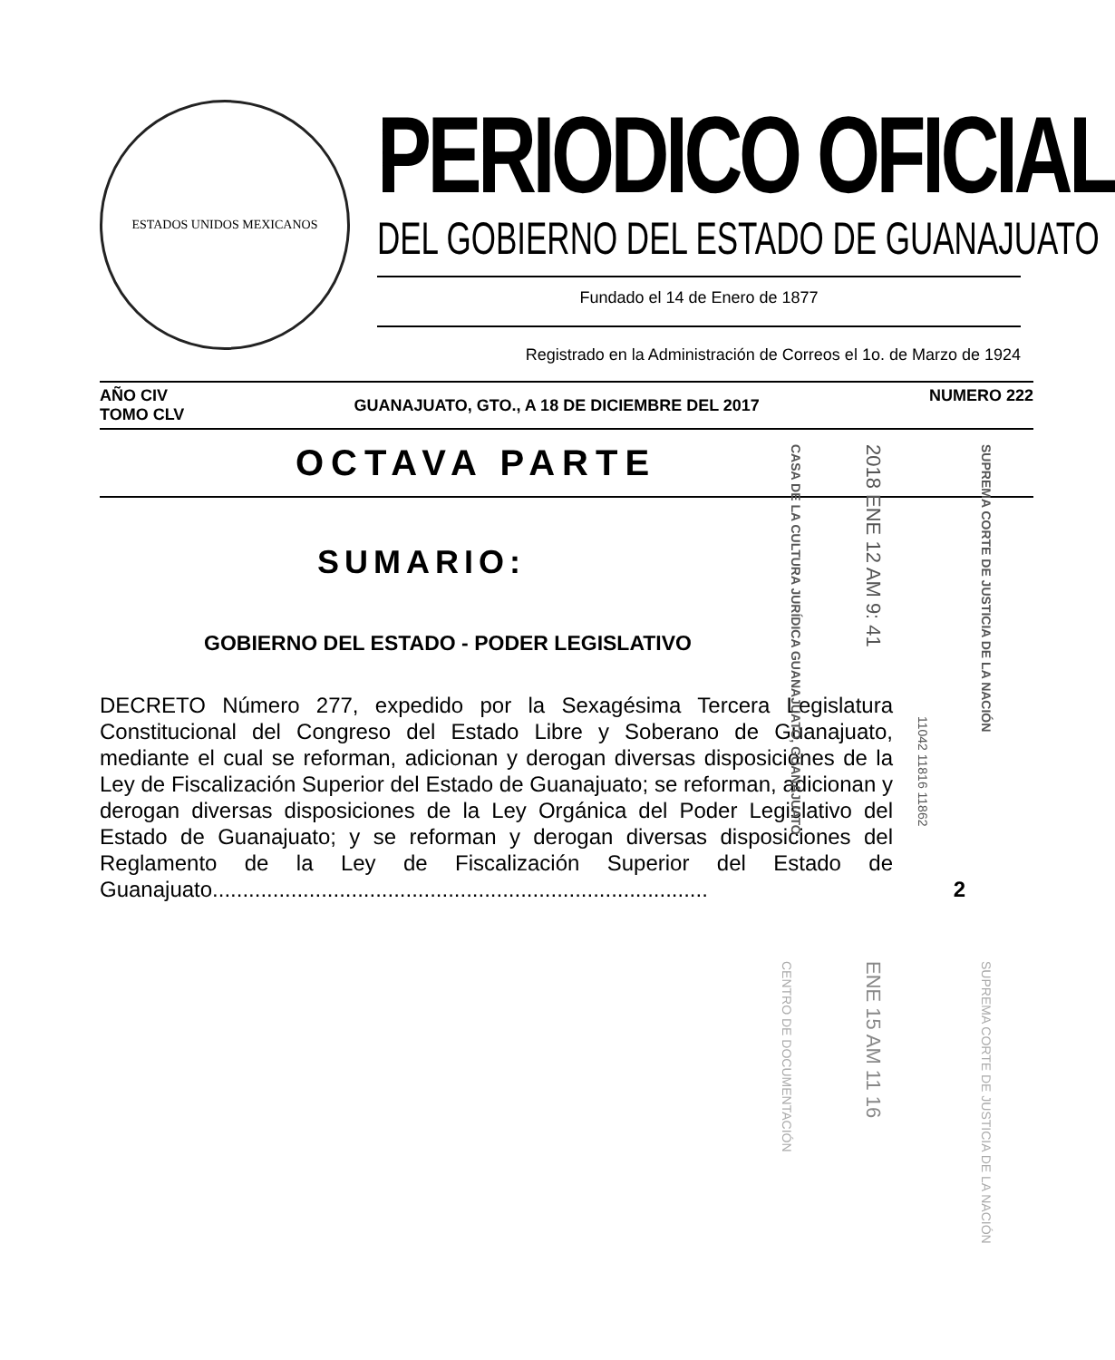ESTADOS UNIDOS MEXICANOS
PERIODICO OFICIAL
DEL GOBIERNO DEL ESTADO DE GUANAJUATO
Fundado el 14 de Enero de 1877
Registrado en la Administración de Correos el 1o. de Marzo de 1924
AÑO CIV
TOMO CLV
GUANAJUATO, GTO., A 18 DE DICIEMBRE DEL 2017
NUMERO 222
OCTAVA PARTE
SUMARIO:
GOBIERNO DEL ESTADO - PODER LEGISLATIVO
DECRETO Número 277, expedido por la Sexagésima Tercera Legislatura Constitucional del Congreso del Estado Libre y Soberano de Guanajuato, mediante el cual se reforman, adicionan y derogan diversas disposiciones de la Ley de Fiscalización Superior del Estado de Guanajuato; se reforman, adicionan y derogan diversas disposiciones de la Ley Orgánica del Poder Legislativo del Estado de Guanajuato; y se reforman y derogan diversas disposiciones del Reglamento de la Ley de Fiscalización Superior del Estado de Guanajuato.................................................................................. 2
CASA DE LA CULTURA JURÍDICA GUANAJUATO, GUANAJUATO
2018 ENE 12 AM 9: 41
SUPREMA CORTE DE JUSTICIA DE LA NACIÓN
11042 11816 11862
CENTRO DE DOCUMENTACIÓN
ENE 15 AM 11 16
SUPREMA CORTE DE JUSTICIA DE LA NACIÓN